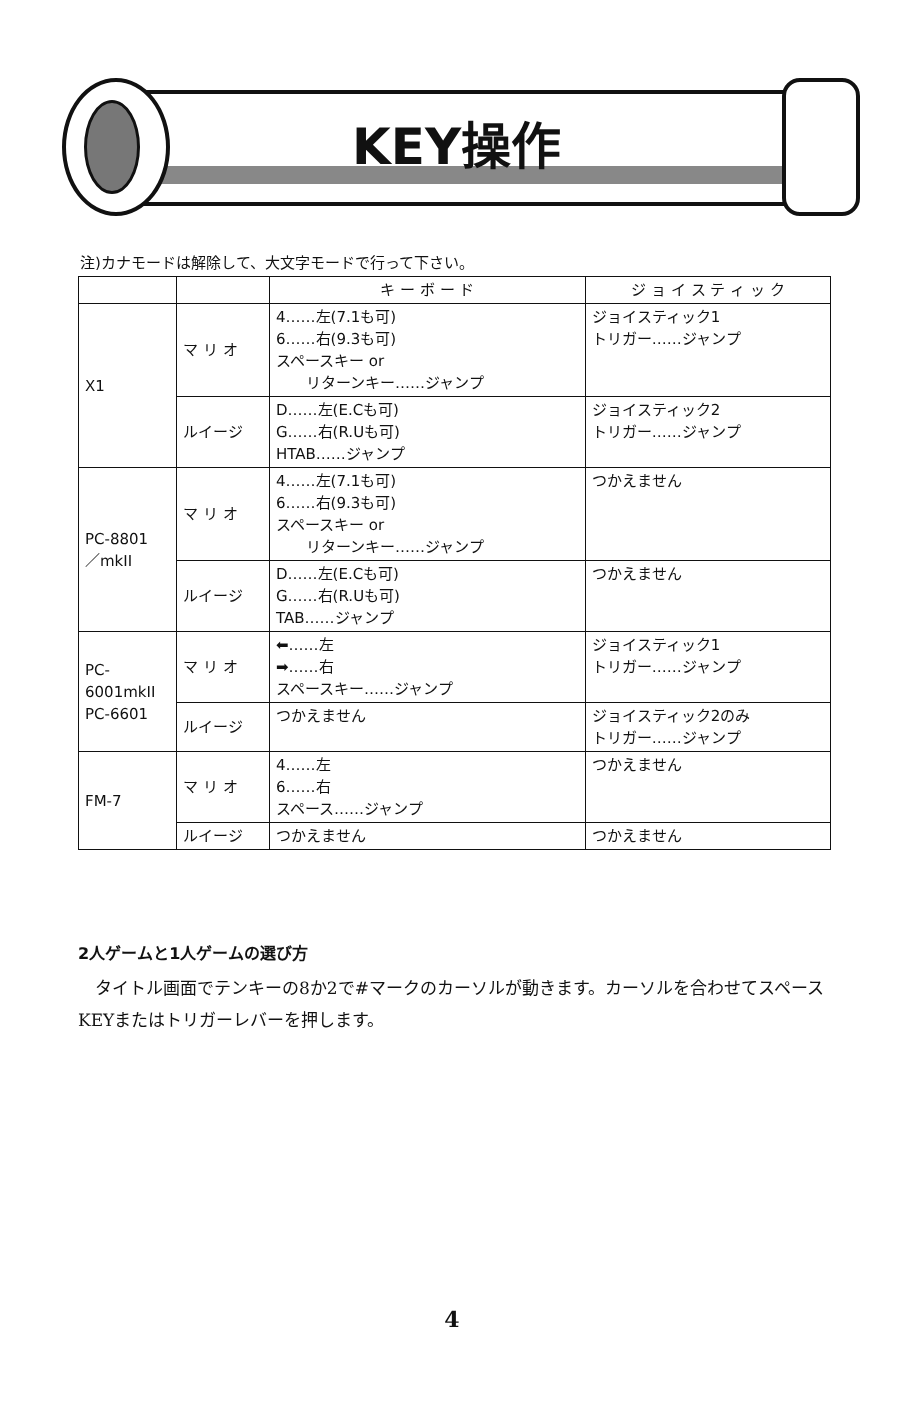KEY操作
注)カナモードは解除して、大文字モードで行って下さい。
| | | キ ー ボ ー ド | ジ ョ イ ス テ ィ ッ ク |
| --- | --- | --- | --- |
| X1 | マ リ オ | 4……左(7.1も可) 6……右(9.3も可) スペースキー or リターンキー……ジャンプ | ジョイスティック1 トリガー……ジャンプ |
| | ルイージ | D……左(E.Cも可) G……右(R.Uも可) HTAB……ジャンプ | ジョイスティック2 トリガー……ジャンプ |
| PC-8801 ／mkII | マ リ オ | 4……左(7.1も可) 6……右(9.3も可) スペースキー or リターンキー……ジャンプ | つかえません |
| | ルイージ | D……左(E.Cも可) G……右(R.Uも可) TAB……ジャンプ | つかえません |
| PC-6001mkII PC-6601 | マ リ オ | ⬅……左 ➡……右 スペースキー……ジャンプ | ジョイスティック1 トリガー……ジャンプ |
| | ルイージ | つかえません | ジョイスティック2のみ トリガー……ジャンプ |
| FM-7 | マ リ オ | 4……左 6……右 スペース……ジャンプ | つかえません |
| | ルイージ | つかえません | つかえません |
2人ゲームと1人ゲームの選び方
タイトル画面でテンキーの8か2で#マークのカーソルが動きます。カーソルを合わせてスペースKEYまたはトリガーレバーを押します。
4